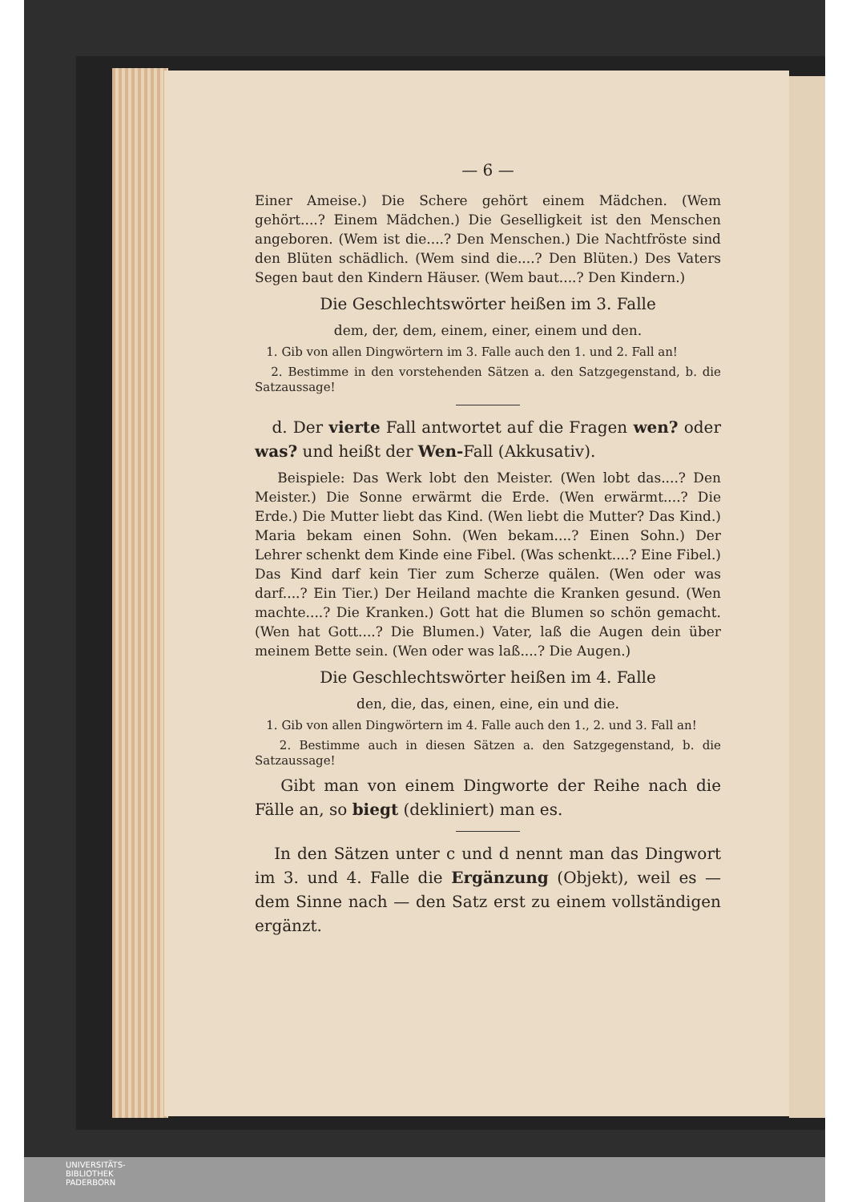— 6 —
Einer Ameise.) Die Schere gehört einem Mädchen. (Wem gehört....? Einem Mädchen.) Die Geselligkeit ist den Menschen angeboren. (Wem ist die....? Den Menschen.) Die Nachtfröste sind den Blüten schädlich. (Wem sind die....? Den Blüten.) Des Vaters Segen baut den Kindern Häuser. (Wem baut....? Den Kindern.)
Die Geschlechtswörter heißen im 3. Falle
dem, der, dem, einem, einer, einem und den.
1. Gib von allen Dingwörtern im 3. Falle auch den 1. und 2. Fall an!
2. Bestimme in den vorstehenden Sätzen a. den Satzgegenstand, b. die Satzaussage!
d. Der vierte Fall antwortet auf die Fragen wen? oder was? und heißt der Wen-Fall (Akkusativ).
Beispiele: Das Werk lobt den Meister. (Wen lobt das....? Den Meister.) Die Sonne erwärmt die Erde. (Wen erwärmt....? Die Erde.) Die Mutter liebt das Kind. (Wen liebt die Mutter? Das Kind.) Maria bekam einen Sohn. (Wen bekam....? Einen Sohn.) Der Lehrer schenkt dem Kinde eine Fibel. (Was schenkt....? Eine Fibel.) Das Kind darf kein Tier zum Scherze quälen. (Wen oder was darf....? Ein Tier.) Der Heiland machte die Kranken gesund. (Wen machte....? Die Kranken.) Gott hat die Blumen so schön gemacht. (Wen hat Gott....? Die Blumen.) Vater, laß die Augen dein über meinem Bette sein. (Wen oder was laß....? Die Augen.)
Die Geschlechtswörter heißen im 4. Falle
den, die, das, einen, eine, ein und die.
1. Gib von allen Dingwörtern im 4. Falle auch den 1., 2. und 3. Fall an!
2. Bestimme auch in diesen Sätzen a. den Satzgegenstand, b. die Satzaussage!
Gibt man von einem Dingworte der Reihe nach die Fälle an, so biegt (dekliniert) man es.
In den Sätzen unter c und d nennt man das Dingwort im 3. und 4. Falle die Ergänzung (Objekt), weil es — dem Sinne nach — den Satz erst zu einem vollständigen ergänzt.
UNIVERSITÄTS-
BIBLIOTHEK
PADERBORN